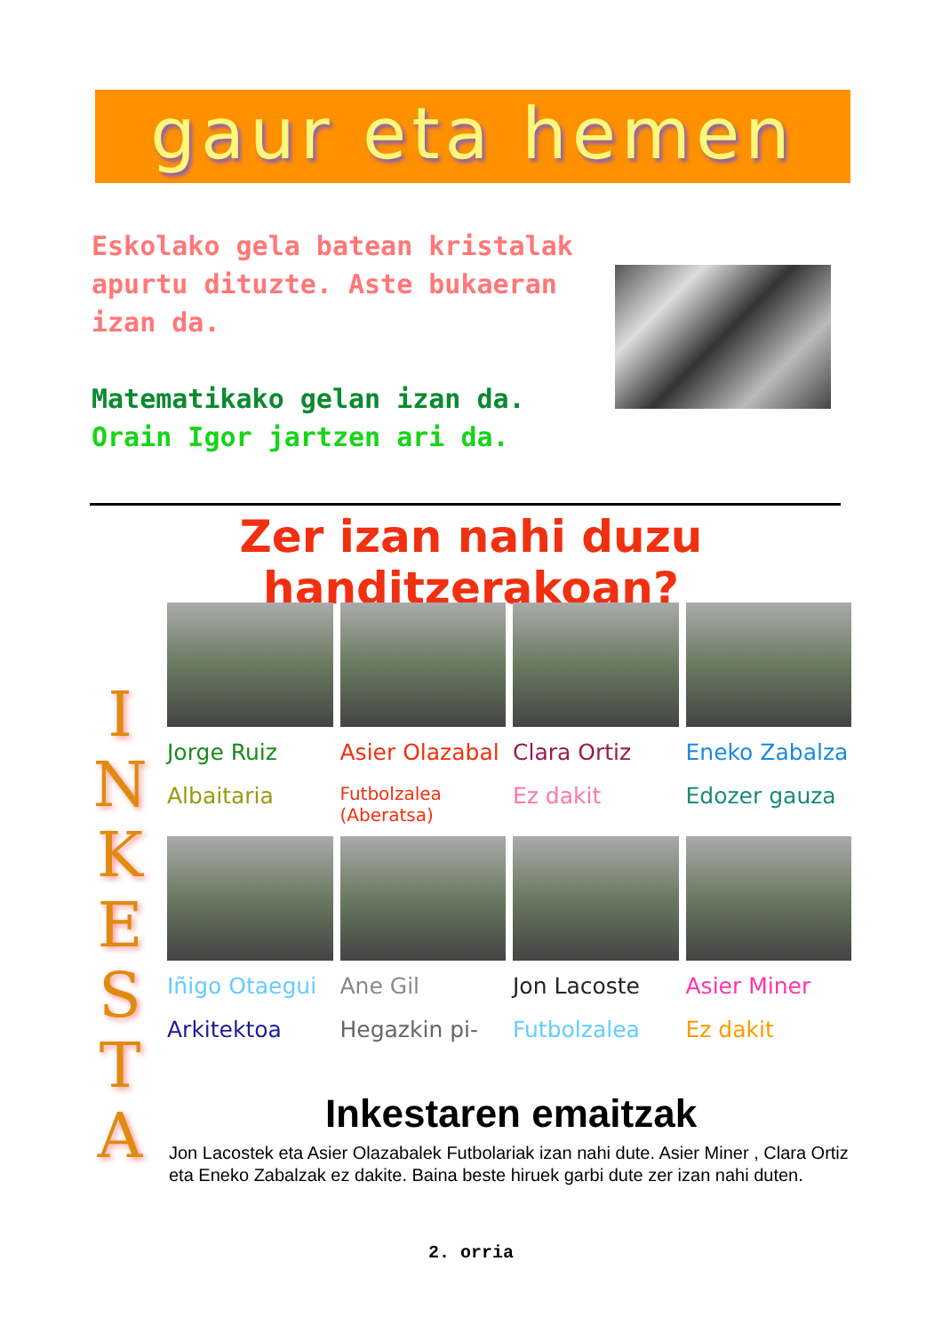gaur eta hemen
Eskolako gela batean kristalak apurtu dituzte. Aste bukaeran izan da.
Matematikako gelan izan da.
Orain Igor jartzen ari da.
Zer izan nahi duzu handitzerakoan?
I
N
K
E
S
T
A
Jorge Ruiz
Albaitaria
Asier Olazabal
Futbolzalea (Aberatsa)
Clara Ortiz
Ez dakit
Eneko Zabalza
Edozer gauza
Iñigo Otaegui
Arkitektoa
Ane Gil
Hegazkin pi-
Jon Lacoste
Futbolzalea
Asier Miner
Ez dakit
Inkestaren emaitzak
Jon Lacostek eta Asier Olazabalek Futbolariak izan nahi dute. Asier Miner , Clara Ortiz eta Eneko Zabalzak ez dakite. Baina beste hiruek garbi dute zer izan nahi duten.
2. orria